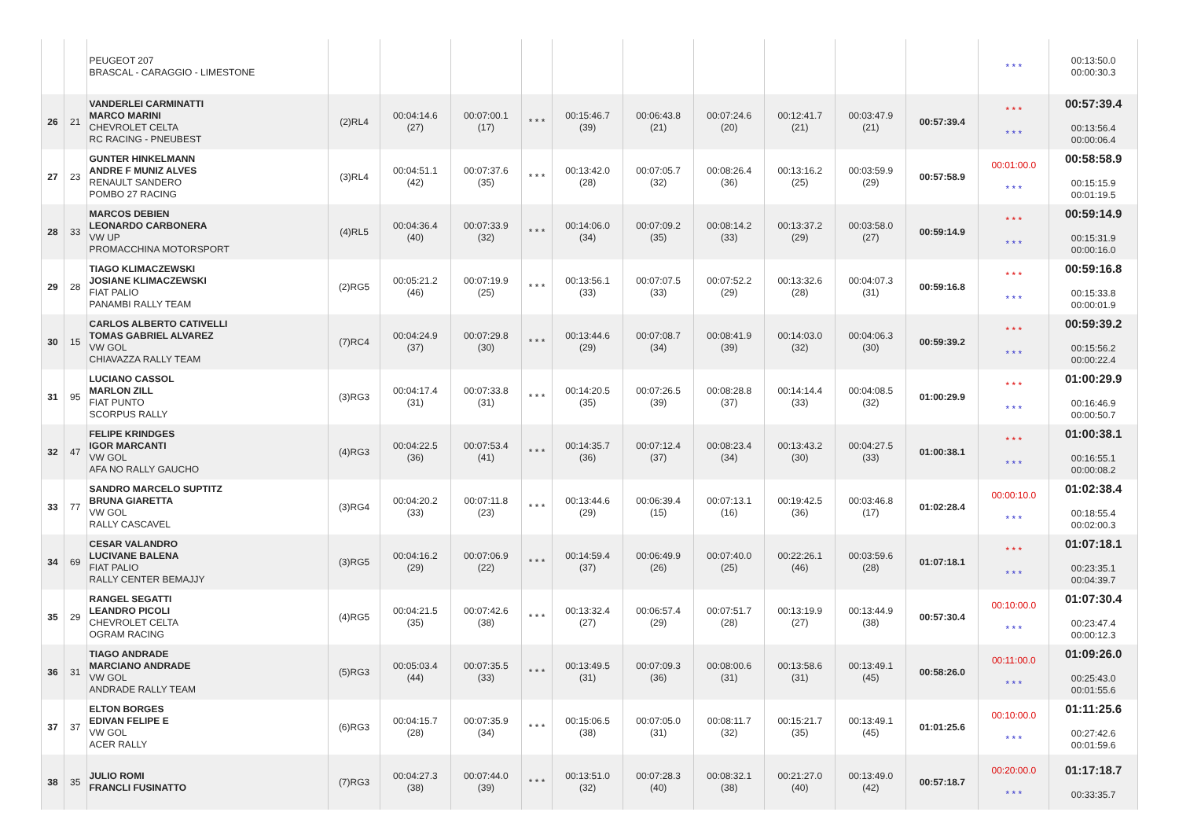| | | PEUGEOT 207 BRASCAL - CARAGGIO - LIMESTONE | | | | | | | | | | | * * * | 00:13:50.0 00:00:30.3 |
| 26 | 21 | VANDERLEI CARMINATTI MARCO MARINI CHEVROLET CELTA RC RACING - PNEUBEST | (2)RL4 | 00:04:14.6 (27) | 00:07:00.1 (17) | * * * | 00:15:46.7 (39) | 00:06:43.8 (21) | 00:07:24.6 (20) | 00:12:41.7 (21) | 00:03:47.9 (21) | 00:57:39.4 | * * * * * * | 00:57:39.4 00:13:56.4 00:00:06.4 |
| 27 | 23 | GUNTER HINKELMANN ANDRE F MUNIZ ALVES RENAULT SANDERO POMBO 27 RACING | (3)RL4 | 00:04:51.1 (42) | 00:07:37.6 (35) | * * * | 00:13:42.0 (28) | 00:07:05.7 (32) | 00:08:26.4 (36) | 00:13:16.2 (25) | 00:03:59.9 (29) | 00:57:58.9 | 00:01:00.0 * * * | 00:58:58.9 00:15:15.9 00:01:19.5 |
| 28 | 33 | MARCOS DEBIEN LEONARDO CARBONERA VW UP PROMACCHINA MOTORSPORT | (4)RL5 | 00:04:36.4 (40) | 00:07:33.9 (32) | * * * | 00:14:06.0 (34) | 00:07:09.2 (35) | 00:08:14.2 (33) | 00:13:37.2 (29) | 00:03:58.0 (27) | 00:59:14.9 | * * * * * * | 00:59:14.9 00:15:31.9 00:00:16.0 |
| 29 | 28 | TIAGO KLIMACZEWSKI JOSIANE KLIMACZEWSKI FIAT PALIO PANAMBI RALLY TEAM | (2)RG5 | 00:05:21.2 (46) | 00:07:19.9 (25) | * * * | 00:13:56.1 (33) | 00:07:07.5 (33) | 00:07:52.2 (29) | 00:13:32.6 (28) | 00:04:07.3 (31) | 00:59:16.8 | * * * * * * | 00:59:16.8 00:15:33.8 00:00:01.9 |
| 30 | 15 | CARLOS ALBERTO CATIVELLI TOMAS GABRIEL ALVAREZ VW GOL CHIAVAZZA RALLY TEAM | (7)RC4 | 00:04:24.9 (37) | 00:07:29.8 (30) | * * * | 00:13:44.6 (29) | 00:07:08.7 (34) | 00:08:41.9 (39) | 00:14:03.0 (32) | 00:04:06.3 (30) | 00:59:39.2 | * * * * * * | 00:59:39.2 00:15:56.2 00:00:22.4 |
| 31 | 95 | LUCIANO CASSOL MARLON ZILL FIAT PUNTO SCORPUS RALLY | (3)RG3 | 00:04:17.4 (31) | 00:07:33.8 (31) | * * * | 00:14:20.5 (35) | 00:07:26.5 (39) | 00:08:28.8 (37) | 00:14:14.4 (33) | 00:04:08.5 (32) | 01:00:29.9 | * * * * * * | 01:00:29.9 00:16:46.9 00:00:50.7 |
| 32 | 47 | FELIPE KRINDGES IGOR MARCANTI VW GOL AFA NO RALLY GAUCHO | (4)RG3 | 00:04:22.5 (36) | 00:07:53.4 (41) | * * * | 00:14:35.7 (36) | 00:07:12.4 (37) | 00:08:23.4 (34) | 00:13:43.2 (30) | 00:04:27.5 (33) | 01:00:38.1 | * * * * * * | 01:00:38.1 00:16:55.1 00:00:08.2 |
| 33 | 77 | SANDRO MARCELO SUPTITZ BRUNA GIARETTA VW GOL RALLY CASCAVEL | (3)RG4 | 00:04:20.2 (33) | 00:07:11.8 (23) | * * * | 00:13:44.6 (29) | 00:06:39.4 (15) | 00:07:13.1 (16) | 00:19:42.5 (36) | 00:03:46.8 (17) | 01:02:28.4 | 00:00:10.0 * * * | 01:02:38.4 00:18:55.4 00:02:00.3 |
| 34 | 69 | CESAR VALANDRO LUCIVANE BALENA FIAT PALIO RALLY CENTER BEMAJJY | (3)RG5 | 00:04:16.2 (29) | 00:07:06.9 (22) | * * * | 00:14:59.4 (37) | 00:06:49.9 (26) | 00:07:40.0 (25) | 00:22:26.1 (46) | 00:03:59.6 (28) | 01:07:18.1 | * * * * * * | 01:07:18.1 00:23:35.1 00:04:39.7 |
| 35 | 29 | RANGEL SEGATTI LEANDRO PICOLI CHEVROLET CELTA OGRAM RACING | (4)RG5 | 00:04:21.5 (35) | 00:07:42.6 (38) | * * * | 00:13:32.4 (27) | 00:06:57.4 (29) | 00:07:51.7 (28) | 00:13:19.9 (27) | 00:13:44.9 (38) | 00:57:30.4 | 00:10:00.0 * * * | 01:07:30.4 00:23:47.4 00:00:12.3 |
| 36 | 31 | TIAGO ANDRADE MARCIANO ANDRADE VW GOL ANDRADE RALLY TEAM | (5)RG3 | 00:05:03.4 (44) | 00:07:35.5 (33) | * * * | 00:13:49.5 (31) | 00:07:09.3 (36) | 00:08:00.6 (31) | 00:13:58.6 (31) | 00:13:49.1 (45) | 00:58:26.0 | 00:11:00.0 * * * | 01:09:26.0 00:25:43.0 00:01:55.6 |
| 37 | 37 | ELTON BORGES EDIVAN FELIPE E VW GOL ACER RALLY | (6)RG3 | 00:04:15.7 (28) | 00:07:35.9 (34) | * * * | 00:15:06.5 (38) | 00:07:05.0 (31) | 00:08:11.7 (32) | 00:15:21.7 (35) | 00:13:49.1 (45) | 01:01:25.6 | 00:10:00.0 * * * | 01:11:25.6 00:27:42.6 00:01:59.6 |
| 38 | 35 | JULIO ROMI FRANCLI FUSINATTO | (7)RG3 | 00:04:27.3 (38) | 00:07:44.0 (39) | * * * | 00:13:51.0 (32) | 00:07:28.3 (40) | 00:08:32.1 (38) | 00:21:27.0 (40) | 00:13:49.0 (42) | 00:57:18.7 | 00:20:00.0 * * * | 01:17:18.7 00:33:35.7 |